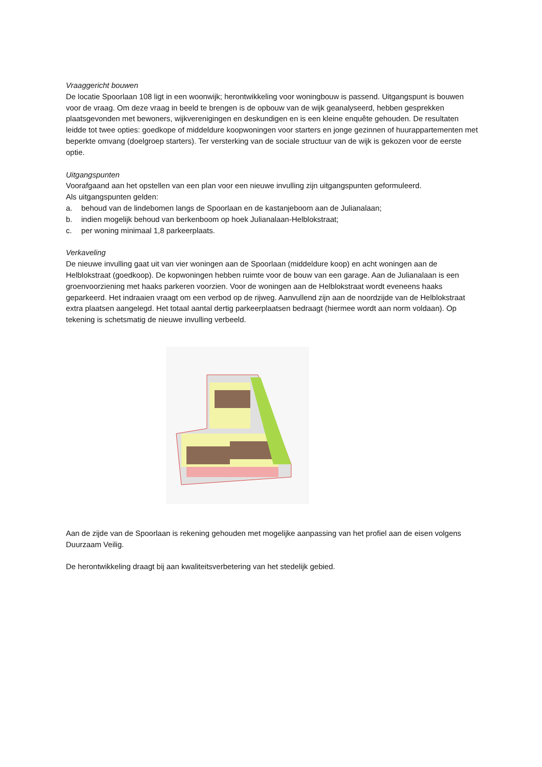Vraaggericht bouwen
De locatie Spoorlaan 108 ligt in een woonwijk; herontwikkeling voor woningbouw is passend. Uitgangspunt is bouwen voor de vraag. Om deze vraag in beeld te brengen is de opbouw van de wijk geanalyseerd, hebben gesprekken plaatsgevonden met bewoners, wijkverenigingen en deskundigen en is een kleine enquête gehouden. De resultaten leidde tot twee opties: goedkope of middeldure koopwoningen voor starters en jonge gezinnen of huurappartementen met beperkte omvang (doelgroep starters). Ter versterking van de sociale structuur van de wijk is gekozen voor de eerste optie.
Uitgangspunten
Voorafgaand aan het opstellen van een plan voor een nieuwe invulling zijn uitgangspunten geformuleerd.
Als uitgangspunten gelden:
a. behoud van de lindebomen langs de Spoorlaan en de kastanjeboom aan de Julianalaan;
b. indien mogelijk behoud van berkenboom op hoek Julianalaan-Helblokstraat;
c. per woning minimaal 1,8 parkeerplaats.
Verkaveling
De nieuwe invulling gaat uit van vier woningen aan de Spoorlaan (middeldure koop) en acht woningen aan de Helblokstraat (goedkoop). De kopwoningen hebben ruimte voor de bouw van een garage. Aan de Julianalaan is een groenvoorziening met haaks parkeren voorzien. Voor de woningen aan de Helblokstraat wordt eveneens haaks geparkeerd. Het indraaien vraagt om een verbod op de rijweg. Aanvullend zijn aan de noordzijde van de Helblokstraat extra plaatsen aangelegd. Het totaal aantal dertig parkeerplaatsen bedraagt (hiermee wordt aan norm voldaan). Op tekening is schetsmatig de nieuwe invulling verbeeld.
Aan de zijde van de Spoorlaan is rekening gehouden met mogelijke aanpassing van het profiel aan de eisen volgens Duurzaam Veilig.
De herontwikkeling draagt bij aan kwaliteitsverbetering van het stedelijk gebied.